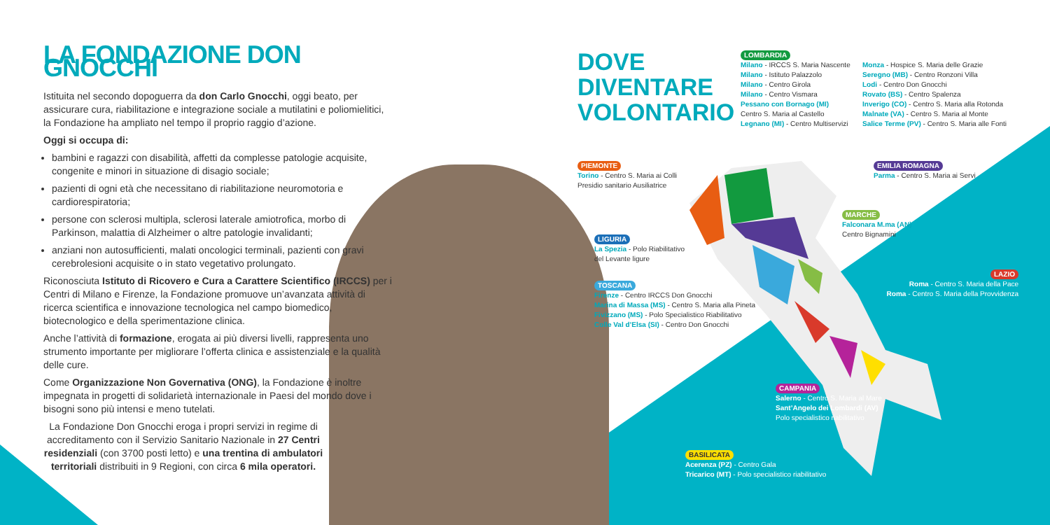LA FONDAZIONE DON GNOCCHI
Istituita nel secondo dopoguerra da don Carlo Gnocchi, oggi beato, per assicurare cura, riabilitazione e integrazione sociale a mutilatini e poliomielitici, la Fondazione ha ampliato nel tempo il proprio raggio d’azione.
Oggi si occupa di:
bambini e ragazzi con disabilità, affetti da complesse patologie acquisite, congenite e minori in situazione di disagio sociale;
pazienti di ogni età che necessitano di riabilitazione neuromotoria e cardiorespiratoria;
persone con sclerosi multipla, sclerosi laterale amiotrofica, morbo di Parkinson, malattia di Alzheimer o altre patologie invalidanti;
anziani non autosufficienti, malati oncologici terminali, pazienti con gravi cerebrolesioni acquisite o in stato vegetativo prolungato.
Riconosciuta Istituto di Ricovero e Cura a Carattere Scientifico (IRCCS) per i Centri di Milano e Firenze, la Fondazione promuove un’avanzata attività di ricerca scientifica e innovazione tecnologica nel campo biomedico, biotecnologico e della sperimentazione clinica.
Anche l’attività di formazione, erogata ai più diversi livelli, rappresenta uno strumento importante per migliorare l’offerta clinica e assistenziale e la qualità delle cure.
Come Organizzazione Non Governativa (ONG), la Fondazione è inoltre impegnata in progetti di solidarietà internazionale in Paesi del mondo dove i bisogni sono più intensi e meno tutelati.
La Fondazione Don Gnocchi eroga i propri servizi in regime di accreditamento con il Servizio Sanitario Nazionale in 27 Centri residenziali (con 3700 posti letto) e una trentina di ambulatori territoriali distribuiti in 9 Regioni, con circa 6 mila operatori.
DOVE DIVENTARE VOLONTARIO
LOMBARDIA
Milano - IRCCS S. Maria Nascente
Milano - Istituto Palazzolo
Milano - Centro Girola
Milano - Centro Vismara
Pessano con Bornago (MI)
Centro S. Maria al Castello
Legnano (MI) - Centro Multiservizi
Monza - Hospice S. Maria delle Grazie
Seregno (MB) - Centro Ronzoni Villa
Lodi - Centro Don Gnocchi
Rovato (BS) - Centro Spalenza
Inverigo (CO) - Centro S. Maria alla Rotonda
Malnate (VA) - Centro S. Maria al Monte
Salice Terme (PV) - Centro S. Maria alle Fonti
PIEMONTE
Torino - Centro S. Maria ai Colli
Presidio sanitario Ausiliatrice
EMILIA ROMAGNA
Parma - Centro S. Maria ai Servi
MARCHE
Falconara M.ma (AN)
Centro Bignamini
LIGURIA
La Spezia - Polo Riabilitativo
del Levante ligure
TOSCANA
Firenze - Centro IRCCS Don Gnocchi
Marina di Massa (MS) - Centro S. Maria alla Pineta
Fivizzano (MS) - Polo Specialistico Riabilitativo
Colle Val d’Elsa (SI) - Centro Don Gnocchi
LAZIO
Roma - Centro S. Maria della Pace
Roma - Centro S. Maria della Provvidenza
CAMPANIA
Salerno - Centro S. Maria al Mare
Sant’Angelo dei Lombardi (AV)
Polo specialistico riabilitativo
BASILICATA
Acerenza (PZ) - Centro Gala
Tricarico (MT) - Polo specialistico riabilitativo